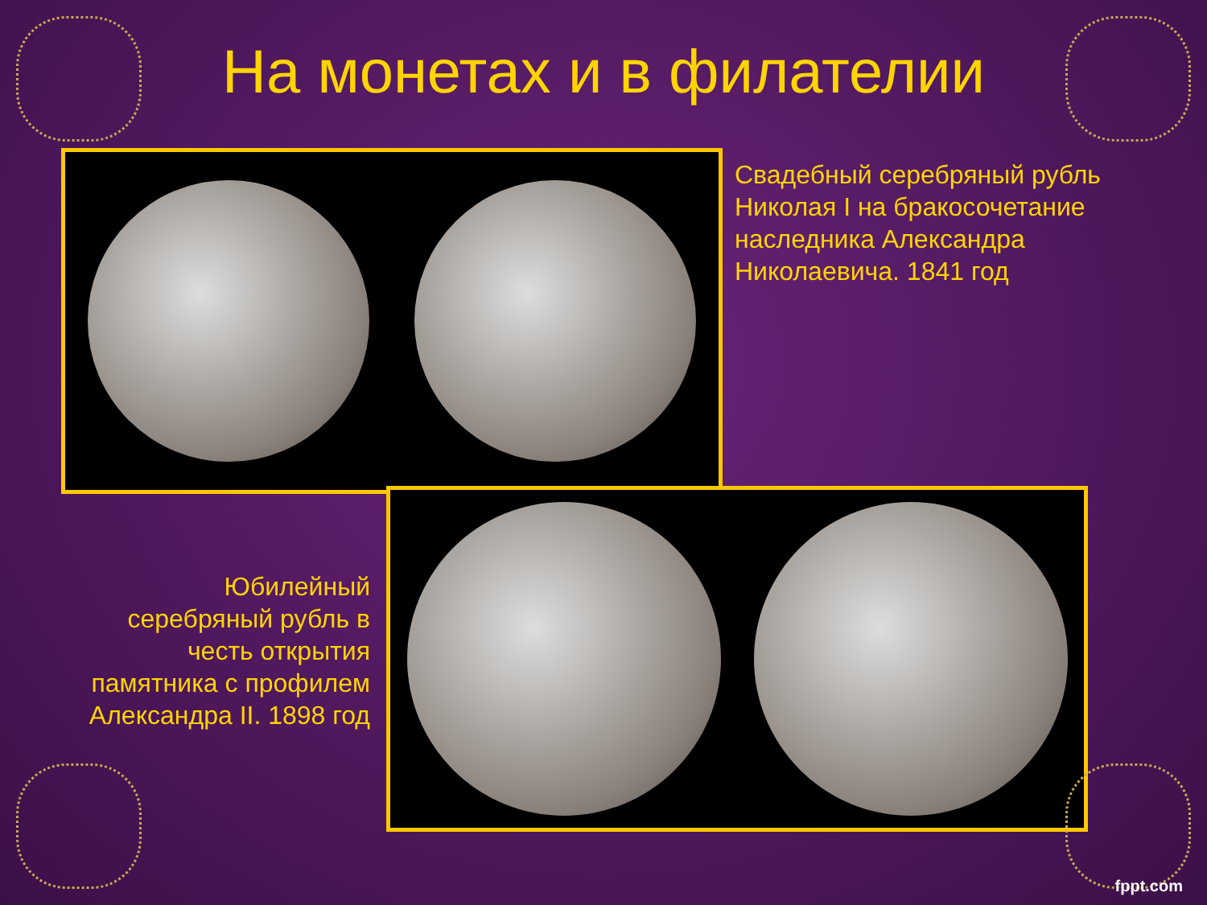На монетах и в филателии
Свадебный серебряный рубль Николая I на бракосочетание наследника Александра Николаевича. 1841 год
Юбилейный серебряный рубль в честь открытия памятника с профилем Александра II. 1898 год
fppt.com